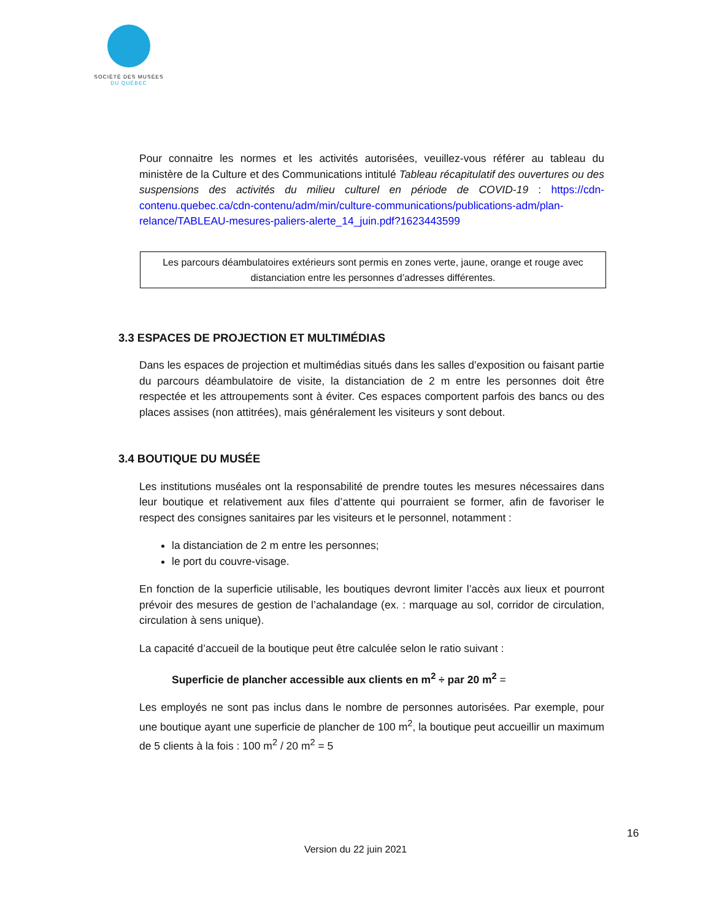SOCIÉTÉ DES MUSÉES
DU QUÉBEC
Pour connaitre les normes et les activités autorisées, veuillez-vous référer au tableau du ministère de la Culture et des Communications intitulé Tableau récapitulatif des ouvertures ou des suspensions des activités du milieu culturel en période de COVID-19 : https://cdn-contenu.quebec.ca/cdn-contenu/adm/min/culture-communications/publications-adm/plan-relance/TABLEAU-mesures-paliers-alerte_14_juin.pdf?1623443599
Les parcours déambulatoires extérieurs sont permis en zones verte, jaune, orange et rouge avec distanciation entre les personnes d’adresses différentes.
3.3 ESPACES DE PROJECTION ET MULTIMÉDIAS
Dans les espaces de projection et multimédias situés dans les salles d’exposition ou faisant partie du parcours déambulatoire de visite, la distanciation de 2 m entre les personnes doit être respectée et les attroupements sont à éviter. Ces espaces comportent parfois des bancs ou des places assises (non attitrées), mais généralement les visiteurs y sont debout.
3.4 BOUTIQUE DU MUSÉE
Les institutions muséales ont la responsabilité de prendre toutes les mesures nécessaires dans leur boutique et relativement aux files d’attente qui pourraient se former, afin de favoriser le respect des consignes sanitaires par les visiteurs et le personnel, notamment :
la distanciation de 2 m entre les personnes;
le port du couvre-visage.
En fonction de la superficie utilisable, les boutiques devront limiter l’accès aux lieux et pourront prévoir des mesures de gestion de l’achalandage (ex. : marquage au sol, corridor de circulation, circulation à sens unique).
La capacité d’accueil de la boutique peut être calculée selon le ratio suivant :
Superficie de plancher accessible aux clients en m<sup>2</sup> ÷ par 20 m<sup>2</sup> =
Les employés ne sont pas inclus dans le nombre de personnes autorisées. Par exemple, pour une boutique ayant une superficie de plancher de 100 m<sup>2</sup>, la boutique peut accueillir un maximum de 5 clients à la fois : 100 m<sup>2</sup> / 20 m<sup>2</sup> = 5
16
Version du 22 juin 2021